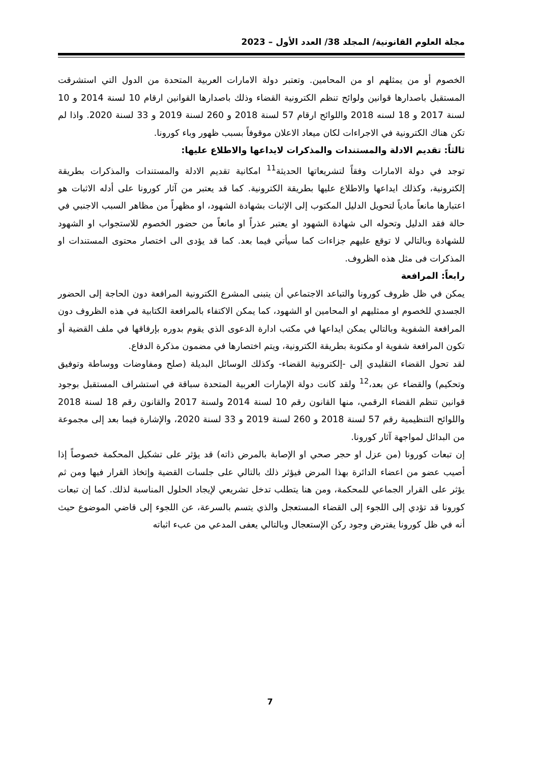مجلة العلوم القانونية/ المجلد 38/ العدد الأول – 2023
الخصوم أو من يمثلهم او من المحامين. وتعتبر دولة الامارات العربية المتحدة من الدول التي استشرقت المستقبل باصدارها قوانين ولوائح تنظم الكترونية القضاء وذلك باصدارها القوانين ارقام 10 لسنة 2014 و 10 لسنة 2017 و 18 لسنه 2018 واللوائح ارقام 57 لسنة 2018 و 260 لسنة 2019 و 33 لسنة 2020. واذا لم تكن هناك الكترونية في الاجراءات لكان ميعاد الاعلان موقوفاً بسبب ظهور وباء كورونا.
ثالثاً: تقديم الادلة والمستندات والمذكرات لايداعها والاطلاع عليها:
توجد في دولة الامارات وفقاً لتشريعاتها الحديثة<sup>11</sup> امكانية تقديم الادلة والمستندات والمذكرات بطريقة إلكترونية، وكذلك ايداعها والاطلاع عليها بطريقة الكترونية. كما قد يعتبر من آثار كورونا على أدله الاثبات هو اعتبارها مانعاً مادياً لتحويل الدليل المكتوب إلى الإثبات بشهادة الشهود، او مظهراً من مظاهر السبب الاجنبي في حالة فقد الدليل وتحوله الى شهادة الشهود او يعتبر عذراً او مانعاً من حضور الخصوم للاستجواب او الشهود للشهادة وبالتالي لا توقع عليهم جزاءات كما سيأتي فيما بعد. كما قد يؤدى الى اختصار محتوى المستندات او المذكرات فى مثل هذه الظروف.
رابعاً: المرافعة
يمكن في ظل ظروف كورونا والتباعد الاجتماعي أن يتبنى المشرع الكترونية المرافعة دون الحاجة إلى الحضور الجسدي للخصوم او ممثليهم او المحامين او الشهود، كما يمكن الاكتفاء بالمرافعة الكتابية في هذه الظروف دون المرافعة الشفوية وبالتالي يمكن ايداعها في مكتب ادارة الدعوى الذي يقوم بدوره بإرفاقها في ملف القضية أو تكون المرافعة شفوية او مكتوبة بطريقة الكترونية، ويتم اختصارها في مضمون مذكرة الدفاع.
لقد تحول القضاء التقليدي إلى -إلكترونية القضاء- وكذلك الوسائل البديلة (صلح ومفاوضات ووساطة وتوفيق وتحكيم) والقضاء عن بعد،<sup>12</sup> ولقد كانت دولة الإمارات العربية المتحدة سباقة في استشراف المستقبل بوجود قوانين تنظم القضاء الرقمي، منها القانون رقم 10 لسنة 2014 ولسنة 2017 والقانون رقم 18 لسنة 2018 واللوائح التنظيمية رقم 57 لسنة 2018 و 260 لسنة 2019 و 33 لسنة 2020، والإشارة فيما بعد إلى مجموعة من البدائل لمواجهة آثار كورونا.
إن تبعات كورونا (من عزل او حجر صحي او الإصابة بالمرض ذاته) قد يؤثر على تشكيل المحكمة خصوصاً إذا أصيب عضو من اعضاء الدائرة بهذا المرض فيؤثر ذلك بالتالي على جلسات القضية وإتخاذ القرار فيها ومن ثم يؤثر على القرار الجماعي للمحكمة، ومن هنا يتطلب تدخل تشريعي لإيجاد الحلول المناسبة لذلك. كما إن تبعات كورونا قد تؤدي إلى اللجوء إلى القضاء المستعجل والذي يتسم بالسرعة، عن اللجوء إلى قاضي الموضوع حيث أنه في ظل كورونا يفترض وجود ركن الإستعجال وبالتالي يعفى المدعي من عبء اثباته
7